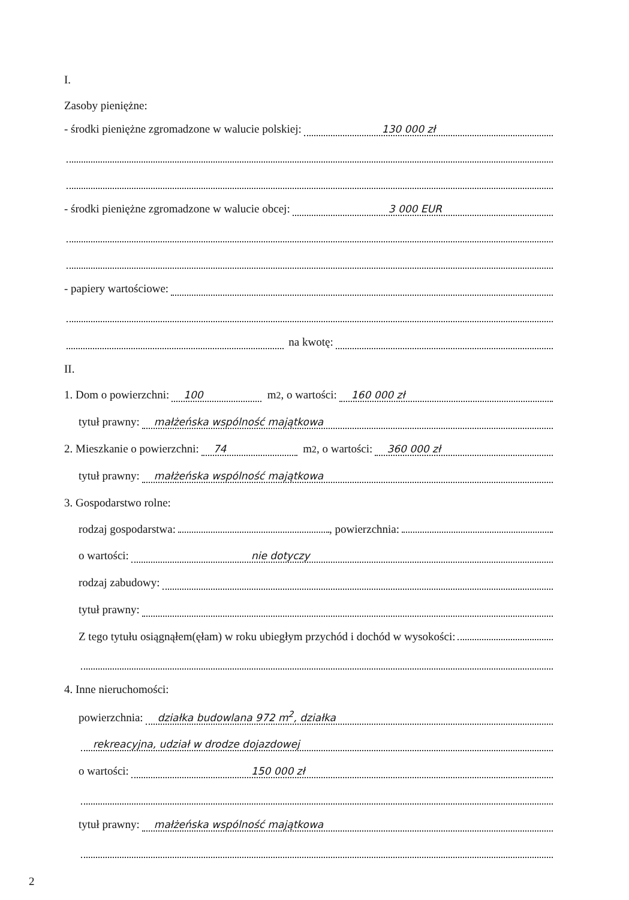I.
Zasoby pieniężne:
- środki pieniężne zgromadzone w walucie polskiej: 130 000 zł
- środki pieniężne zgromadzone w walucie obcej: 3 000 EUR
- papiery wartościowe:
na kwotę:
II.
1. Dom o powierzchni: 100 m<sup>2</sup>, o wartości: 160 000 zł
tytuł prawny: małżeńska wspólność majątkowa
2. Mieszkanie o powierzchni: 74 m<sup>2</sup>, o wartości: 360 000 zł
tytuł prawny: małżeńska wspólność majątkowa
3. Gospodarstwo rolne:
rodzaj gospodarstwa: , powierzchnia:
o wartości: nie dotyczy
rodzaj zabudowy:
tytuł prawny:
Z tego tytułu osiągnąłem(ęłam) w roku ubiegłym przychód i dochód w wysokości:
4. Inne nieruchomości:
powierzchnia: działka budowlana 972 m<sup>2</sup>, działka
rekreacyjna, udział w drodze dojazdowej
o wartości: 150 000 zł
tytuł prawny: małżeńska wspólność majątkowa
2